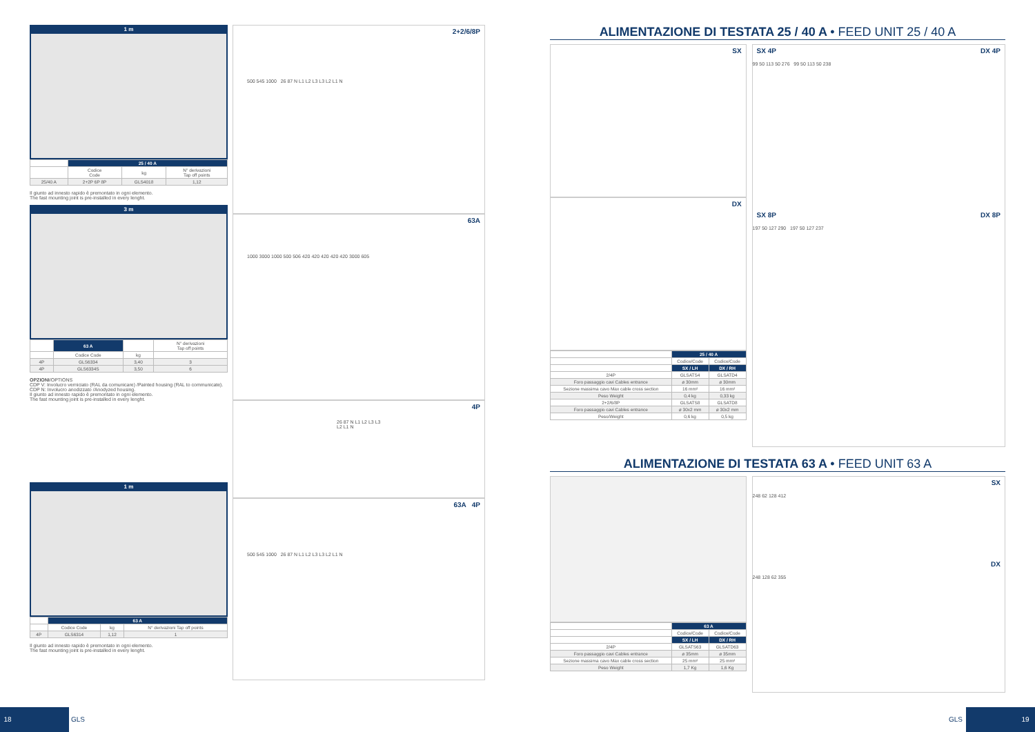1 m
| | 25 / 40 A | | |
| | Codice Code | kg | N° derivazioni Tap off points |
| 25/40 A | 2+2P 6P 8P | GLS4018 | 1,12 |
Il giunto ad innesto rapido è premontato in ogni elemento.
The fast mounting joint is pre-installed in every lenght.
3 m
| | 63 A | | N° derivazioni Tap off points |
| | Codice Code | kg | |
| 4P | GLS6334 | 3,40 | 3 |
| 4P | GLS6334S | 3,50 | 6 |
OPZIONI/OPTIONS
CDP V: Involucro verniciato (RAL da comunicare) /Painted housing (RAL to communicate).
CDP N: Involucro anodizzato /Anodyzed housing.
Il giunto ad innesto rapido è premontato in ogni elemento.
The fast mounting joint is pre-installed in every lenght.
1 m
| | 63 A | | |
| | Codice Code | kg | N° derivazioni Tap off points |
| 4P | GLS6314 | 1,12 | 1 |
Il giunto ad innesto rapido è premontato in ogni elemento.
The fast mounting joint is pre-installed in every lenght.
2+2/6/8P
500 545 1000 26 87 N L1 L2 L3 L3 L2 L1 N
63A
1000 3000 1000 500 506 420 420 420 420 420 3000 605
4P
26 87 N L1 L2 L3 L3 L2 L1 N
63A 4P
500 545 1000 26 87 N L1 L2 L3 L3 L2 L1 N
ALIMENTAZIONE DI TESTATA 25 / 40 A • FEED UNIT 25 / 40 A
SX
DX
| | 25 / 40 A | |
| | Codice/Code | Codice/Code |
| | SX / LH | DX / RH |
| 2/4P | GLSATS4 | GLSATD4 |
| Foro passaggio cavi Cables entrance | ø 30mm | ø 30mm |
| Sezione massima cavo Max cable cross section | 16 mm² | 16 mm² |
| Peso Weight | 0,4 kg | 0,33 kg |
| 2+2/6/8P | GLSATS8 | GLSATD8 |
| Foro passaggio cavi Cables entrance | ø 30x2 mm | ø 30x2 mm |
| Peso/Weight | 0,6 kg | 0,5 kg |
SX 4P DX 4P
99 50 113 50 276 99 50 113 50 238
SX 8P DX 8P
197 50 127 290 197 50 127 237
ALIMENTAZIONE DI TESTATA 63 A • FEED UNIT 63 A
| | 63 A | |
| | Codice/Code | Codice/Code |
| | SX / LH | DX / RH |
| 2/4P | GLSATS63 | GLSATD63 |
| Foro passaggio cavi Cables entrance | ø 35mm | ø 35mm |
| Sezione massima cavo Max cable cross section | 25 mm² | 25 mm² |
| Peso Weight | 1,7 Kg | 1,6 Kg |
SX
248 62 128 412
DX
248 128 62 355
18 GLS 19 GLS